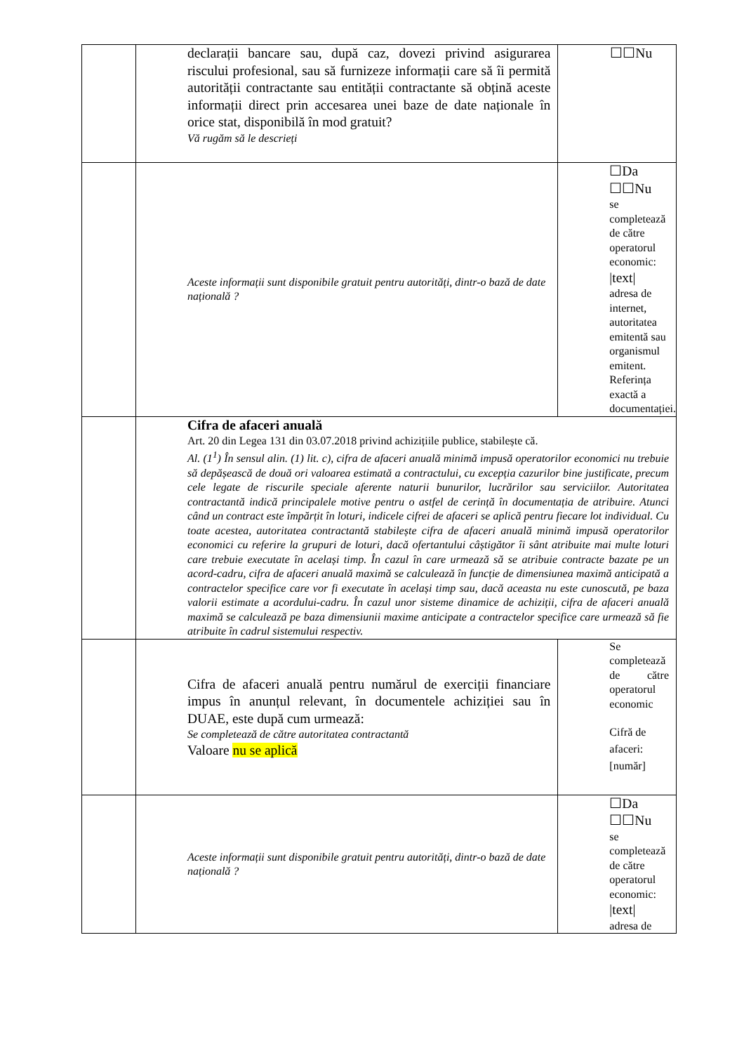| | declarații bancare sau, după caz, dovezi privind asigurarea riscului profesional, sau să furnizeze informații care să îi permită autorității contractante sau entității contractante să obțină aceste informații direct prin accesarea unei baze de date naționale în orice stat, disponibilă în mod gratuit? Vă rugăm să le descrieți | ☐☐Nu |
| | Aceste informații sunt disponibile gratuit pentru autorități, dintr-o bază de date națională ? | ☐Da ☐☐Nu se completează de către operatorul economic: /text/ adresa de internet, autoritatea emitentă sau organismul emitent. Referința exactă a documentației. |
| | Cifra de afaceri anuală Art. 20 din Legea 131 din 03.07.2018 privind achizițiile publice, stabilește că. Al. (1<sup>1</sup>) În sensul alin. (1) lit. c), cifra de afaceri anuală minimă impusă operatorilor economici nu trebuie să depășească de două ori valoarea estimată a contractului, cu excepția cazurilor bine justificate, precum cele legate de riscurile speciale aferente naturii bunurilor, lucrărilor sau serviciilor. Autoritatea contractantă indică principalele motive pentru o astfel de cerință în documentația de atribuire. Atunci când un contract este împărțit în loturi, indicele cifrei de afaceri se aplică pentru fiecare lot individual. Cu toate acestea, autoritatea contractantă stabilește cifra de afaceri anuală minimă impusă operatorilor economici cu referire la grupuri de loturi, dacă ofertantului câștigător îi sânt atribuite mai multe loturi care trebuie executate în același timp. În cazul în care urmează să se atribuie contracte bazate pe un acord-cadru, cifra de afaceri anuală maximă se calculează în funcție de dimensiunea maximă anticipată a contractelor specifice care vor fi executate în același timp sau, dacă aceasta nu este cunoscută, pe baza valorii estimate a acordului-cadru. În cazul unor sisteme dinamice de achiziții, cifra de afaceri anuală maximă se calculează pe baza dimensiunii maxime anticipate a contractelor specifice care urmează să fie atribuite în cadrul sistemului respectiv. | |
| | Cifra de afaceri anuală pentru numărul de exerciții financiare impus în anunțul relevant, în documentele achiziției sau în DUAE, este după cum urmează: Se completează de către autoritatea contractantă Valoare nu se aplică | Se completează de către operatorul economic Cifră de afaceri: [număr] |
| | Aceste informații sunt disponibile gratuit pentru autorități, dintr-o bază de date națională ? | ☐Da ☐☐Nu se completează de către operatorul economic: /text/ adresa de |